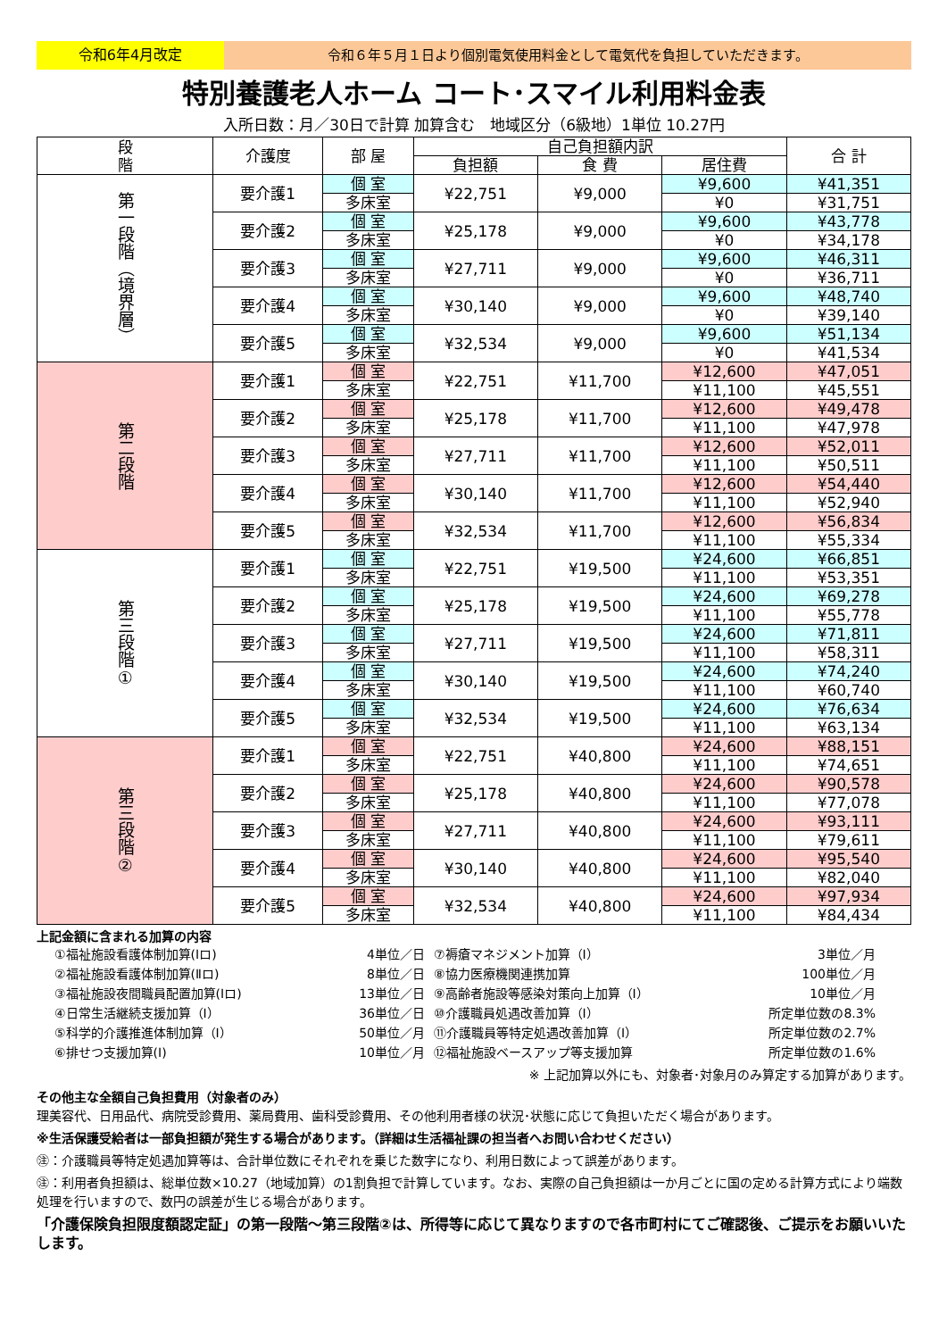令和6年4月改定 令和６年５月１日より個別電気使用料金として電気代を負担していただきます。
特別養護老人ホーム コート･スマイル利用料金表
入所日数：月／30日で計算 加算含む　地域区分（6級地）1単位 10.27円
| 段 階 | 介護度 | 部 屋 | 自己負担額内訳 | | | 合 計 |
| --- | --- | --- | --- | --- | --- | --- |
| | | | 負担額 | 食 費 | 居住費 | |
| 第一段階（境界層） | 要介護1 | 個 室 | ¥22,751 | ¥9,000 | ¥9,600 | ¥41,351 |
| | | 多床室 | | | ¥0 | ¥31,751 |
| | 要介護2 | 個 室 | ¥25,178 | ¥9,000 | ¥9,600 | ¥43,778 |
| | | 多床室 | | | ¥0 | ¥34,178 |
| | 要介護3 | 個 室 | ¥27,711 | ¥9,000 | ¥9,600 | ¥46,311 |
| | | 多床室 | | | ¥0 | ¥36,711 |
| | 要介護4 | 個 室 | ¥30,140 | ¥9,000 | ¥9,600 | ¥48,740 |
| | | 多床室 | | | ¥0 | ¥39,140 |
| | 要介護5 | 個 室 | ¥32,534 | ¥9,000 | ¥9,600 | ¥51,134 |
| | | 多床室 | | | ¥0 | ¥41,534 |
| 第二段階 | 要介護1 | 個 室 | ¥22,751 | ¥11,700 | ¥12,600 | ¥47,051 |
| | | 多床室 | | | ¥11,100 | ¥45,551 |
| | 要介護2 | 個 室 | ¥25,178 | ¥11,700 | ¥12,600 | ¥49,478 |
| | | 多床室 | | | ¥11,100 | ¥47,978 |
| | 要介護3 | 個 室 | ¥27,711 | ¥11,700 | ¥12,600 | ¥52,011 |
| | | 多床室 | | | ¥11,100 | ¥50,511 |
| | 要介護4 | 個 室 | ¥30,140 | ¥11,700 | ¥12,600 | ¥54,440 |
| | | 多床室 | | | ¥11,100 | ¥52,940 |
| | 要介護5 | 個 室 | ¥32,534 | ¥11,700 | ¥12,600 | ¥56,834 |
| | | 多床室 | | | ¥11,100 | ¥55,334 |
| 第三段階① | 要介護1 | 個 室 | ¥22,751 | ¥19,500 | ¥24,600 | ¥66,851 |
| | | 多床室 | | | ¥11,100 | ¥53,351 |
| | 要介護2 | 個 室 | ¥25,178 | ¥19,500 | ¥24,600 | ¥69,278 |
| | | 多床室 | | | ¥11,100 | ¥55,778 |
| | 要介護3 | 個 室 | ¥27,711 | ¥19,500 | ¥24,600 | ¥71,811 |
| | | 多床室 | | | ¥11,100 | ¥58,311 |
| | 要介護4 | 個 室 | ¥30,140 | ¥19,500 | ¥24,600 | ¥74,240 |
| | | 多床室 | | | ¥11,100 | ¥60,740 |
| | 要介護5 | 個 室 | ¥32,534 | ¥19,500 | ¥24,600 | ¥76,634 |
| | | 多床室 | | | ¥11,100 | ¥63,134 |
| 第三段階② | 要介護1 | 個 室 | ¥22,751 | ¥40,800 | ¥24,600 | ¥88,151 |
| | | 多床室 | | | ¥11,100 | ¥74,651 |
| | 要介護2 | 個 室 | ¥25,178 | ¥40,800 | ¥24,600 | ¥90,578 |
| | | 多床室 | | | ¥11,100 | ¥77,078 |
| | 要介護3 | 個 室 | ¥27,711 | ¥40,800 | ¥24,600 | ¥93,111 |
| | | 多床室 | | | ¥11,100 | ¥79,611 |
| | 要介護4 | 個 室 | ¥30,140 | ¥40,800 | ¥24,600 | ¥95,540 |
| | | 多床室 | | | ¥11,100 | ¥82,040 |
| | 要介護5 | 個 室 | ¥32,534 | ¥40,800 | ¥24,600 | ¥97,934 |
| | | 多床室 | | | ¥11,100 | ¥84,434 |
上記金額に含まれる加算の内容
①福祉施設看護体制加算(Ⅰロ) 4単位／日 ⑦褥瘡マネジメント加算（Ⅰ） 3単位／月 ②福祉施設看護体制加算(Ⅱロ) 8単位／日 ⑧協力医療機関連携加算 100単位／月 ③福祉施設夜間職員配置加算(Ⅰロ) 13単位／日 ⑨高齢者施設等感染対策向上加算（Ⅰ） 10単位／月 ④日常生活継続支援加算（Ⅰ） 36単位／日 ⑩介護職員処遇改善加算（Ⅰ） 所定単位数の8.3% ⑤科学的介護推進体制加算（Ⅰ） 50単位／月 ⑪介護職員等特定処遇改善加算（Ⅰ） 所定単位数の2.7% ⑥排せつ支援加算(Ⅰ) 10単位／月 ⑫福祉施設ベースアップ等支援加算 所定単位数の1.6%
※ 上記加算以外にも、対象者･対象月のみ算定する加算があります。
その他主な全額自己負担費用（対象者のみ）
理美容代、日用品代、病院受診費用、薬局費用、歯科受診費用、その他利用者様の状況･状態に応じて負担いただく場合があります。
※生活保護受給者は一部負担額が発生する場合があります。（詳細は生活福祉課の担当者へお問い合わせください）
㊟：介護職員等特定処遇加算等は、合計単位数にそれぞれを乗じた数字になり、利用日数によって誤差があります。
㊟：利用者負担額は、総単位数×10.27（地域加算）の1割負担で計算しています。なお、実際の自己負担額は一か月ごとに国の定める計算方式により端数処理を行いますので、数円の誤差が生じる場合があります。
「介護保険負担限度額認定証」の第一段階～第三段階②は、所得等に応じて異なりますので各市町村にてご確認後、ご提示をお願いいたします。